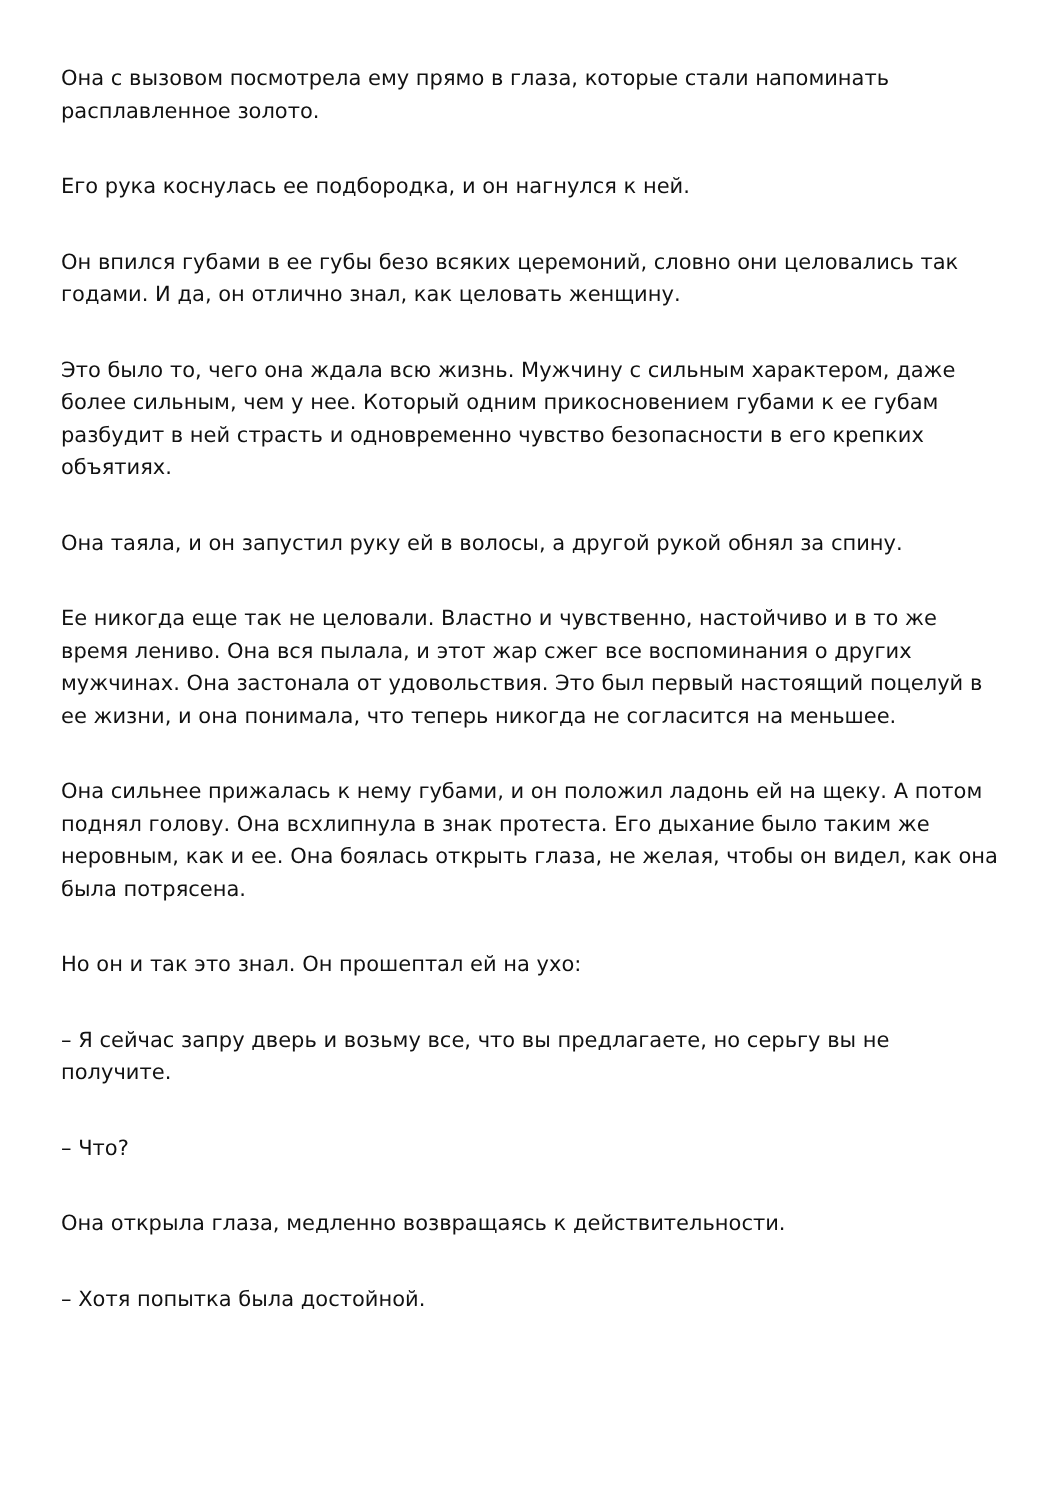Она с вызовом посмотрела ему прямо в глаза, которые стали напоминать расплавленное золото.
Его рука коснулась ее подбородка, и он нагнулся к ней.
Он впился губами в ее губы безо всяких церемоний, словно они целовались так годами. И да, он отлично знал, как целовать женщину.
Это было то, чего она ждала всю жизнь. Мужчину с сильным характером, даже более сильным, чем у нее. Который одним прикосновением губами к ее губам разбудит в ней страсть и одновременно чувство безопасности в его крепких объятиях.
Она таяла, и он запустил руку ей в волосы, а другой рукой обнял за спину.
Ее никогда еще так не целовали. Властно и чувственно, настойчиво и в то же время лениво. Она вся пылала, и этот жар сжег все воспоминания о других мужчинах. Она застонала от удовольствия. Это был первый настоящий поцелуй в ее жизни, и она понимала, что теперь никогда не согласится на меньшее.
Она сильнее прижалась к нему губами, и он положил ладонь ей на щеку. А потом поднял голову. Она всхлипнула в знак протеста. Его дыхание было таким же неровным, как и ее. Она боялась открыть глаза, не желая, чтобы он видел, как она была потрясена.
Но он и так это знал. Он прошептал ей на ухо:
– Я сейчас запру дверь и возьму все, что вы предлагаете, но серьгу вы не получите.
– Что?
Она открыла глаза, медленно возвращаясь к действительности.
– Хотя попытка была достойной.